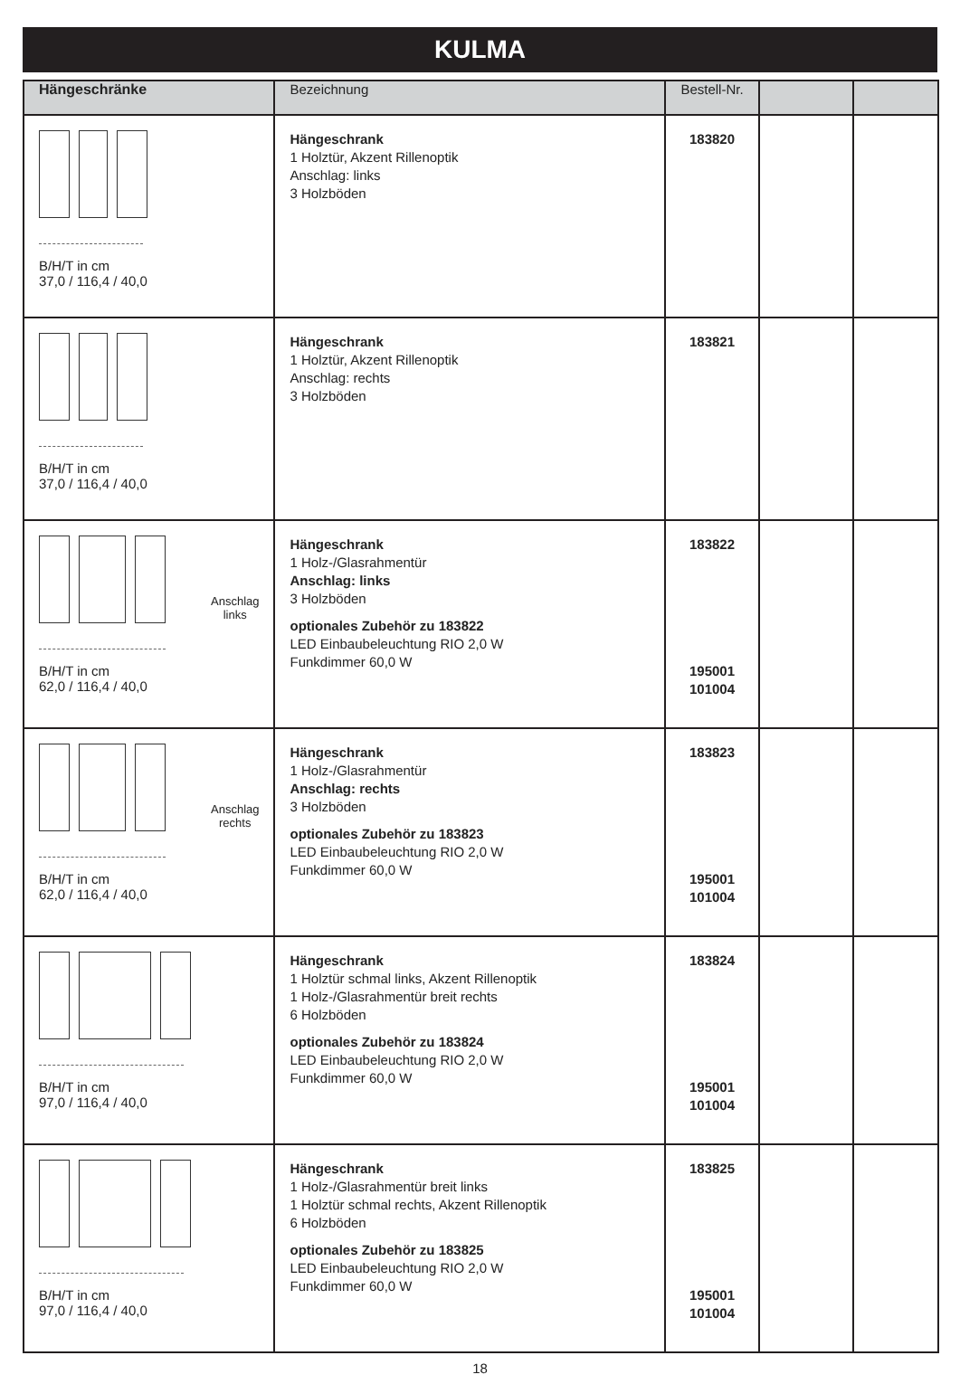KULMA
| Hängeschränke | Bezeichnung | Bestell-Nr. | | |
| --- | --- | --- | --- | --- |
| B/H/T in cm 37,0 / 116,4 / 40,0 | Hängeschrank 1 Holztür, Akzent Rillenoptik Anschlag: links 3 Holzböden | 183820 | | |
| B/H/T in cm 37,0 / 116,4 / 40,0 | Hängeschrank 1 Holztür, Akzent Rillenoptik Anschlag: rechts 3 Holzböden | 183821 | | |
| Anschlag links B/H/T in cm 62,0 / 116,4 / 40,0 | Hängeschrank 1 Holz-/Glasrahmentür Anschlag: links 3 Holzböden optionales Zubehör zu 183822 LED Einbaubeleuchtung RIO 2,0 W Funkdimmer 60,0 W | 183822 195001 101004 | | |
| Anschlag rechts B/H/T in cm 62,0 / 116,4 / 40,0 | Hängeschrank 1 Holz-/Glasrahmentür Anschlag: rechts 3 Holzböden optionales Zubehör zu 183823 LED Einbaubeleuchtung RIO 2,0 W Funkdimmer 60,0 W | 183823 195001 101004 | | |
| B/H/T in cm 97,0 / 116,4 / 40,0 | Hängeschrank 1 Holztür schmal links, Akzent Rillenoptik 1 Holz-/Glasrahmentür breit rechts 6 Holzböden optionales Zubehör zu 183824 LED Einbaubeleuchtung RIO 2,0 W Funkdimmer 60,0 W | 183824 195001 101004 | | |
| B/H/T in cm 97,0 / 116,4 / 40,0 | Hängeschrank 1 Holz-/Glasrahmentür breit links 1 Holztür schmal rechts, Akzent Rillenoptik 6 Holzböden optionales Zubehör zu 183825 LED Einbaubeleuchtung RIO 2,0 W Funkdimmer 60,0 W | 183825 195001 101004 | | |
18